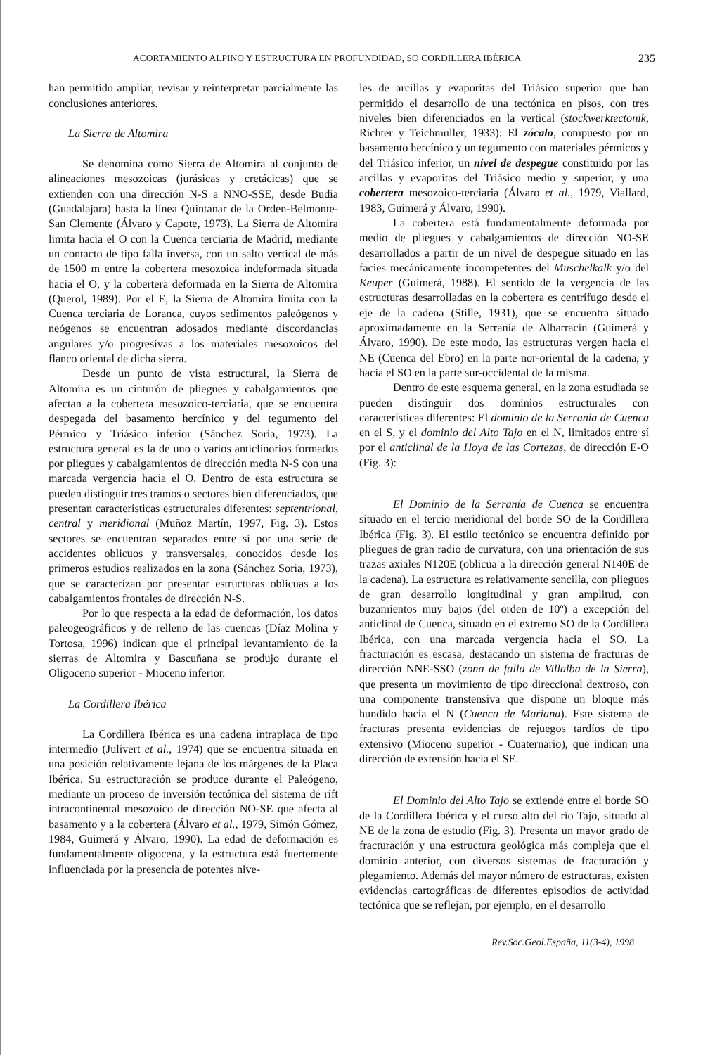ACORTAMIENTO ALPINO Y ESTRUCTURA EN PROFUNDIDAD, SO CORDILLERA IBÉRICA 235
han permitido ampliar, revisar y reinterpretar parcialmente las conclusiones anteriores.
La Sierra de Altomira
Se denomina como Sierra de Altomira al conjunto de alineaciones mesozoicas (jurásicas y cretácicas) que se extienden con una dirección N-S a NNO-SSE, desde Budia (Guadalajara) hasta la línea Quintanar de la Orden-Belmonte-San Clemente (Álvaro y Capote, 1973). La Sierra de Altomira limita hacia el O con la Cuenca terciaria de Madrid, mediante un contacto de tipo falla inversa, con un salto vertical de más de 1500 m entre la cobertera mesozoica indeformada situada hacia el O, y la cobertera deformada en la Sierra de Altomira (Querol, 1989). Por el E, la Sierra de Altomira limita con la Cuenca terciaria de Loranca, cuyos sedimentos paleógenos y neógenos se encuentran adosados mediante discordancias angulares y/o progresivas a los materiales mesozoicos del flanco oriental de dicha sierra.
Desde un punto de vista estructural, la Sierra de Altomira es un cinturón de pliegues y cabalgamientos que afectan a la cobertera mesozoico-terciaria, que se encuentra despegada del basamento hercínico y del tegumento del Pérmico y Triásico inferior (Sánchez Soria, 1973). La estructura general es la de uno o varios anticlinorios formados por pliegues y cabalgamientos de dirección media N-S con una marcada vergencia hacia el O. Dentro de esta estructura se pueden distinguir tres tramos o sectores bien diferenciados, que presentan características estructurales diferentes: septentrional, central y meridional (Muñoz Martín, 1997, Fig. 3). Estos sectores se encuentran separados entre sí por una serie de accidentes oblicuos y transversales, conocidos desde los primeros estudios realizados en la zona (Sánchez Soria, 1973), que se caracterizan por presentar estructuras oblicuas a los cabalgamientos frontales de dirección N-S.
Por lo que respecta a la edad de deformación, los datos paleogeográficos y de relleno de las cuencas (Díaz Molina y Tortosa, 1996) indican que el principal levantamiento de la sierras de Altomira y Bascuñana se produjo durante el Oligoceno superior - Mioceno inferior.
La Cordillera Ibérica
La Cordillera Ibérica es una cadena intraplaca de tipo intermedio (Julivert et al., 1974) que se encuentra situada en una posición relativamente lejana de los márgenes de la Placa Ibérica. Su estructuración se produce durante el Paleógeno, mediante un proceso de inversión tectónica del sistema de rift intracontinental mesozoico de dirección NO-SE que afecta al basamento y a la cobertera (Álvaro et al., 1979, Simón Gómez, 1984, Guimerá y Álvaro, 1990). La edad de deformación es fundamentalmente oligocena, y la estructura está fuertemente influenciada por la presencia de potentes nive-
les de arcillas y evaporitas del Triásico superior que han permitido el desarrollo de una tectónica en pisos, con tres niveles bien diferenciados en la vertical (stockwerktectonik, Richter y Teichmuller, 1933): El zócalo, compuesto por un basamento hercínico y un tegumento con materiales pérmicos y del Triásico inferior, un nivel de despegue constituido por las arcillas y evaporitas del Triásico medio y superior, y una cobertera mesozoico-terciaria (Álvaro et al., 1979, Viallard, 1983, Guimerá y Álvaro, 1990).
La cobertera está fundamentalmente deformada por medio de pliegues y cabalgamientos de dirección NO-SE desarrollados a partir de un nivel de despegue situado en las facies mecánicamente incompetentes del Muschelkalk y/o del Keuper (Guimerá, 1988). El sentido de la vergencia de las estructuras desarrolladas en la cobertera es centrífugo desde el eje de la cadena (Stille, 1931), que se encuentra situado aproximadamente en la Serranía de Albarracín (Guimerá y Álvaro, 1990). De este modo, las estructuras vergen hacia el NE (Cuenca del Ebro) en la parte nor-oriental de la cadena, y hacia el SO en la parte sur-occidental de la misma.
Dentro de este esquema general, en la zona estudiada se pueden distinguir dos dominios estructurales con características diferentes: El dominio de la Serranía de Cuenca en el S, y el dominio del Alto Tajo en el N, limitados entre sí por el anticlinal de la Hoya de las Cortezas, de dirección E-O (Fig. 3):
El Dominio de la Serranía de Cuenca se encuentra situado en el tercio meridional del borde SO de la Cordillera Ibérica (Fig. 3). El estilo tectónico se encuentra definido por pliegues de gran radio de curvatura, con una orientación de sus trazas axiales N120E (oblicua a la dirección general N140E de la cadena). La estructura es relativamente sencilla, con pliegues de gran desarrollo longitudinal y gran amplitud, con buzamientos muy bajos (del orden de 10º) a excepción del anticlinal de Cuenca, situado en el extremo SO de la Cordillera Ibérica, con una marcada vergencia hacia el SO. La fracturación es escasa, destacando un sistema de fracturas de dirección NNE-SSO (zona de falla de Villalba de la Sierra), que presenta un movimiento de tipo direccional dextroso, con una componente transtensiva que dispone un bloque más hundido hacia el N (Cuenca de Mariana). Este sistema de fracturas presenta evidencias de rejuegos tardíos de tipo extensivo (Mioceno superior - Cuaternario), que indican una dirección de extensión hacia el SE.
El Dominio del Alto Tajo se extiende entre el borde SO de la Cordillera Ibérica y el curso alto del río Tajo, situado al NE de la zona de estudio (Fig. 3). Presenta un mayor grado de fracturación y una estructura geológica más compleja que el dominio anterior, con diversos sistemas de fracturación y plegamiento. Además del mayor número de estructuras, existen evidencias cartográficas de diferentes episodios de actividad tectónica que se reflejan, por ejemplo, en el desarrollo
Rev.Soc.Geol.España, 11(3-4), 1998